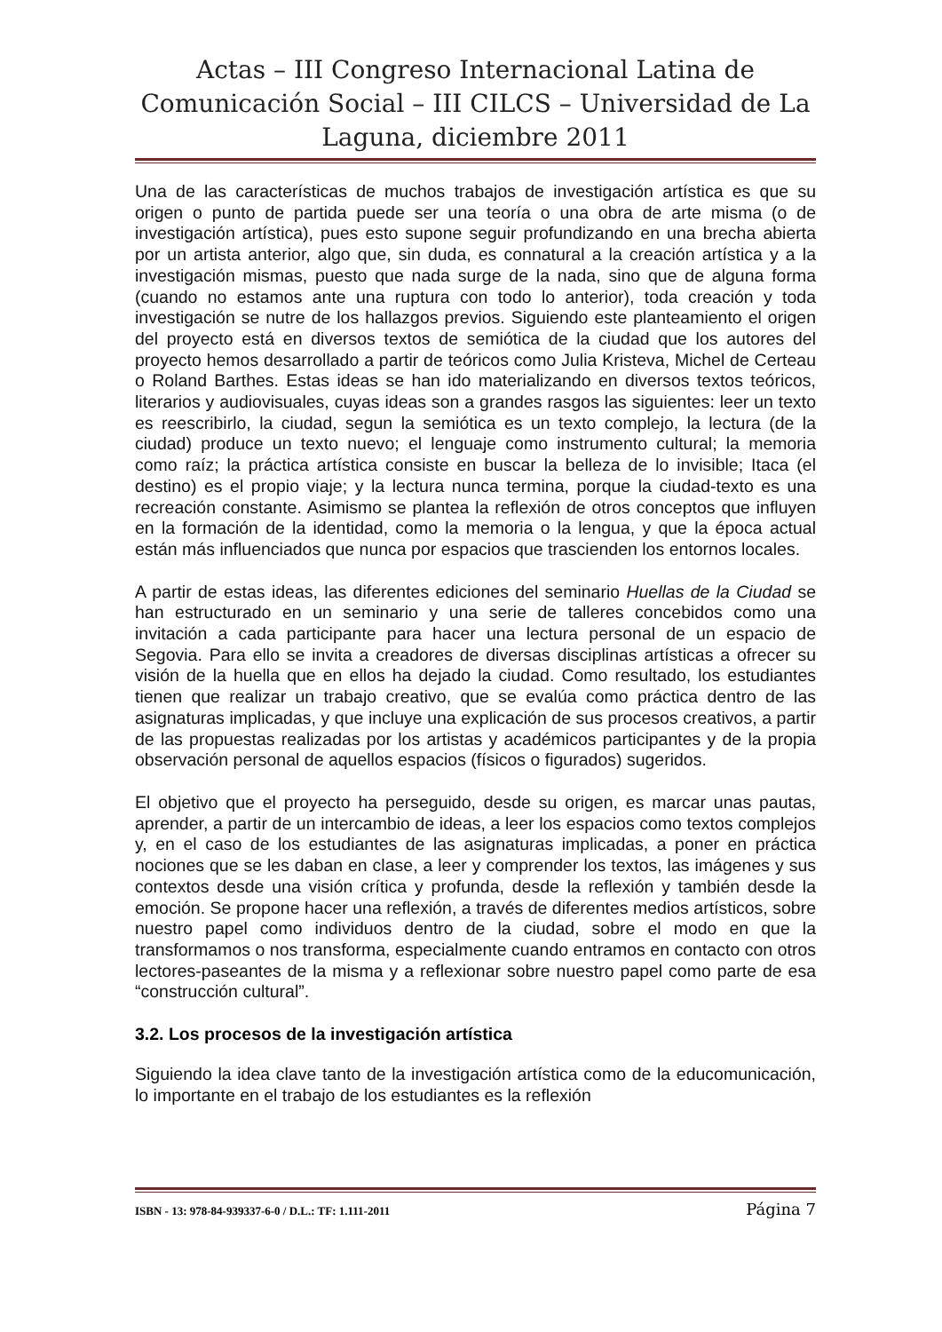Actas – III Congreso Internacional Latina de Comunicación Social – III CILCS – Universidad de La Laguna, diciembre 2011
Una de las características de muchos trabajos de investigación artística es que su origen o punto de partida puede ser una teoría o una obra de arte misma (o de investigación artística), pues esto supone seguir profundizando en una brecha abierta por un artista anterior, algo que, sin duda, es connatural a la creación artística y a la investigación mismas, puesto que nada surge de la nada, sino que de alguna forma (cuando no estamos ante una ruptura con todo lo anterior), toda creación y toda investigación se nutre de los hallazgos previos. Siguiendo este planteamiento el origen del proyecto está en diversos textos de semiótica de la ciudad que los autores del proyecto hemos desarrollado a partir de teóricos como Julia Kristeva, Michel de Certeau o Roland Barthes. Estas ideas se han ido materializando en diversos textos teóricos, literarios y audiovisuales, cuyas ideas son a grandes rasgos las siguientes: leer un texto es reescribirlo, la ciudad, segun la semiótica es un texto complejo, la lectura (de la ciudad) produce un texto nuevo; el lenguaje como instrumento cultural; la memoria como raíz; la práctica artística consiste en buscar la belleza de lo invisible; Itaca (el destino) es el propio viaje; y la lectura nunca termina, porque la ciudad-texto es una recreación constante. Asimismo se plantea la reflexión de otros conceptos que influyen en la formación de la identidad, como la memoria o la lengua, y que la época actual están más influenciados que nunca por espacios que trascienden los entornos locales.
A partir de estas ideas, las diferentes ediciones del seminario Huellas de la Ciudad se han estructurado en un seminario y una serie de talleres concebidos como una invitación a cada participante para hacer una lectura personal de un espacio de Segovia. Para ello se invita a creadores de diversas disciplinas artísticas a ofrecer su visión de la huella que en ellos ha dejado la ciudad. Como resultado, los estudiantes tienen que realizar un trabajo creativo, que se evalúa como práctica dentro de las asignaturas implicadas, y que incluye una explicación de sus procesos creativos, a partir de las propuestas realizadas por los artistas y académicos participantes y de la propia observación personal de aquellos espacios (físicos o figurados) sugeridos.
El objetivo que el proyecto ha perseguido, desde su origen, es marcar unas pautas, aprender, a partir de un intercambio de ideas, a leer los espacios como textos complejos y, en el caso de los estudiantes de las asignaturas implicadas, a poner en práctica nociones que se les daban en clase, a leer y comprender los textos, las imágenes y sus contextos desde una visión crítica y profunda, desde la reflexión y también desde la emoción. Se propone hacer una reflexión, a través de diferentes medios artísticos, sobre nuestro papel como individuos dentro de la ciudad, sobre el modo en que la transformamos o nos transforma, especialmente cuando entramos en contacto con otros lectores-paseantes de la misma y a reflexionar sobre nuestro papel como parte de esa “construcción cultural”.
3.2. Los procesos de la investigación artística
Siguiendo la idea clave tanto de la investigación artística como de la educomunicación, lo importante en el trabajo de los estudiantes es la reflexión
ISBN - 13: 978-84-939337-6-0 / D.L.: TF: 1.111-2011 Página 7